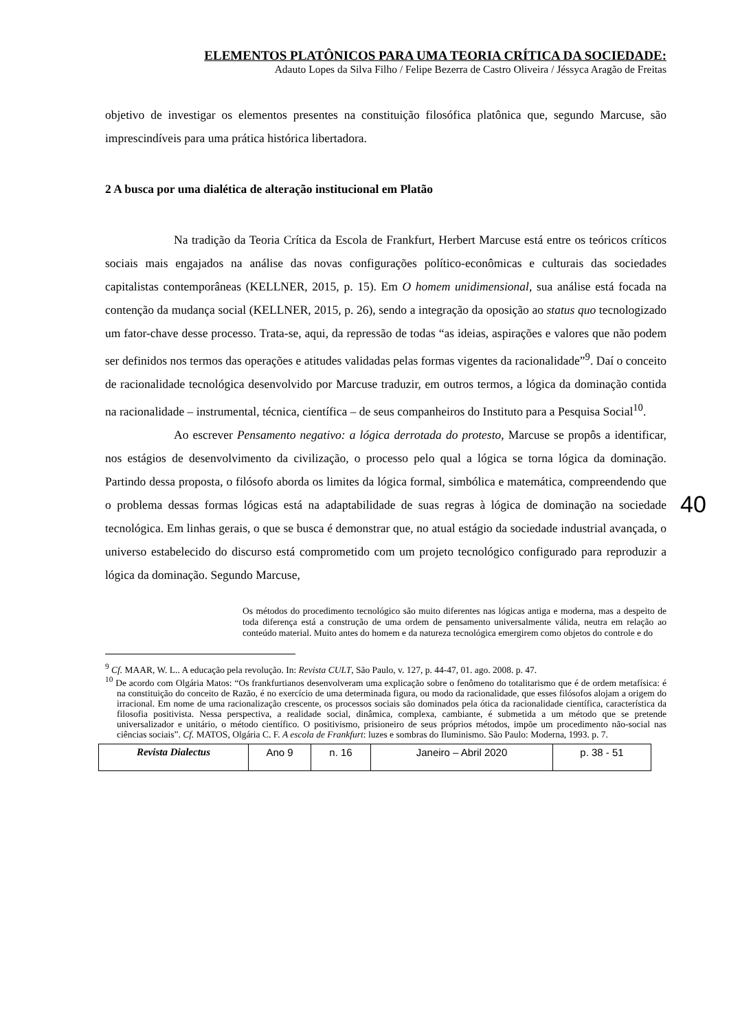ELEMENTOS PLATÔNICOS PARA UMA TEORIA CRÍTICA DA SOCIEDADE:
Adauto Lopes da Silva Filho / Felipe Bezerra de Castro Oliveira / Jéssyca Aragão de Freitas
objetivo de investigar os elementos presentes na constituição filosófica platônica que, segundo Marcuse, são imprescindíveis para uma prática histórica libertadora.
2 A busca por uma dialética de alteração institucional em Platão
Na tradição da Teoria Crítica da Escola de Frankfurt, Herbert Marcuse está entre os teóricos críticos sociais mais engajados na análise das novas configurações político-econômicas e culturais das sociedades capitalistas contemporâneas (KELLNER, 2015, p. 15). Em O homem unidimensional, sua análise está focada na contenção da mudança social (KELLNER, 2015, p. 26), sendo a integração da oposição ao status quo tecnologizado um fator-chave desse processo. Trata-se, aqui, da repressão de todas “as ideias, aspirações e valores que não podem ser definidos nos termos das operações e atitudes validadas pelas formas vigentes da racionalidade”<sup>9</sup>. Daí o conceito de racionalidade tecnológica desenvolvido por Marcuse traduzir, em outros termos, a lógica da dominação contida na racionalidade – instrumental, técnica, científica – de seus companheiros do Instituto para a Pesquisa Social<sup>10</sup>.
Ao escrever Pensamento negativo: a lógica derrotada do protesto, Marcuse se propôs a identificar, nos estágios de desenvolvimento da civilização, o processo pelo qual a lógica se torna lógica da dominação. Partindo dessa proposta, o filósofo aborda os limites da lógica formal, simbólica e matemática, compreendendo que o problema dessas formas lógicas está na adaptabilidade de suas regras à lógica de dominação na sociedade tecnológica. Em linhas gerais, o que se busca é demonstrar que, no atual estágio da sociedade industrial avançada, o universo estabelecido do discurso está comprometido com um projeto tecnológico configurado para reproduzir a lógica da dominação. Segundo Marcuse,
Os métodos do procedimento tecnológico são muito diferentes nas lógicas antiga e moderna, mas a despeito de toda diferença está a construção de uma ordem de pensamento universalmente válida, neutra em relação ao conteúdo material. Muito antes do homem e da natureza tecnológica emergirem como objetos do controle e do
40
<sup>9</sup> Cf. MAAR, W. L.. A educação pela revolução. In: Revista CULT, São Paulo, v. 127, p. 44-47, 01. ago. 2008. p. 47.
<sup>10</sup> De acordo com Olgária Matos: “Os frankfurtianos desenvolveram uma explicação sobre o fenômeno do totalitarismo que é de ordem metafísica: é na constituição do conceito de Razão, é no exercício de uma determinada figura, ou modo da racionalidade, que esses filósofos alojam a origem do irracional. Em nome de uma racionalização crescente, os processos sociais são dominados pela ótica da racionalidade científica, característica da filosofia positivista. Nessa perspectiva, a realidade social, dinâmica, complexa, cambiante, é submetida a um método que se pretende universalizador e unitário, o método científico. O positivismo, prisioneiro de seus próprios métodos, impõe um procedimento não-social nas ciências sociais”. Cf. MATOS, Olgária C. F. A escola de Frankfurt: luzes e sombras do Iluminismo. São Paulo: Moderna, 1993. p. 7.
| Revista Dialectus | Ano 9 | n. 16 | Janeiro – Abril 2020 | p. 38 - 51 |